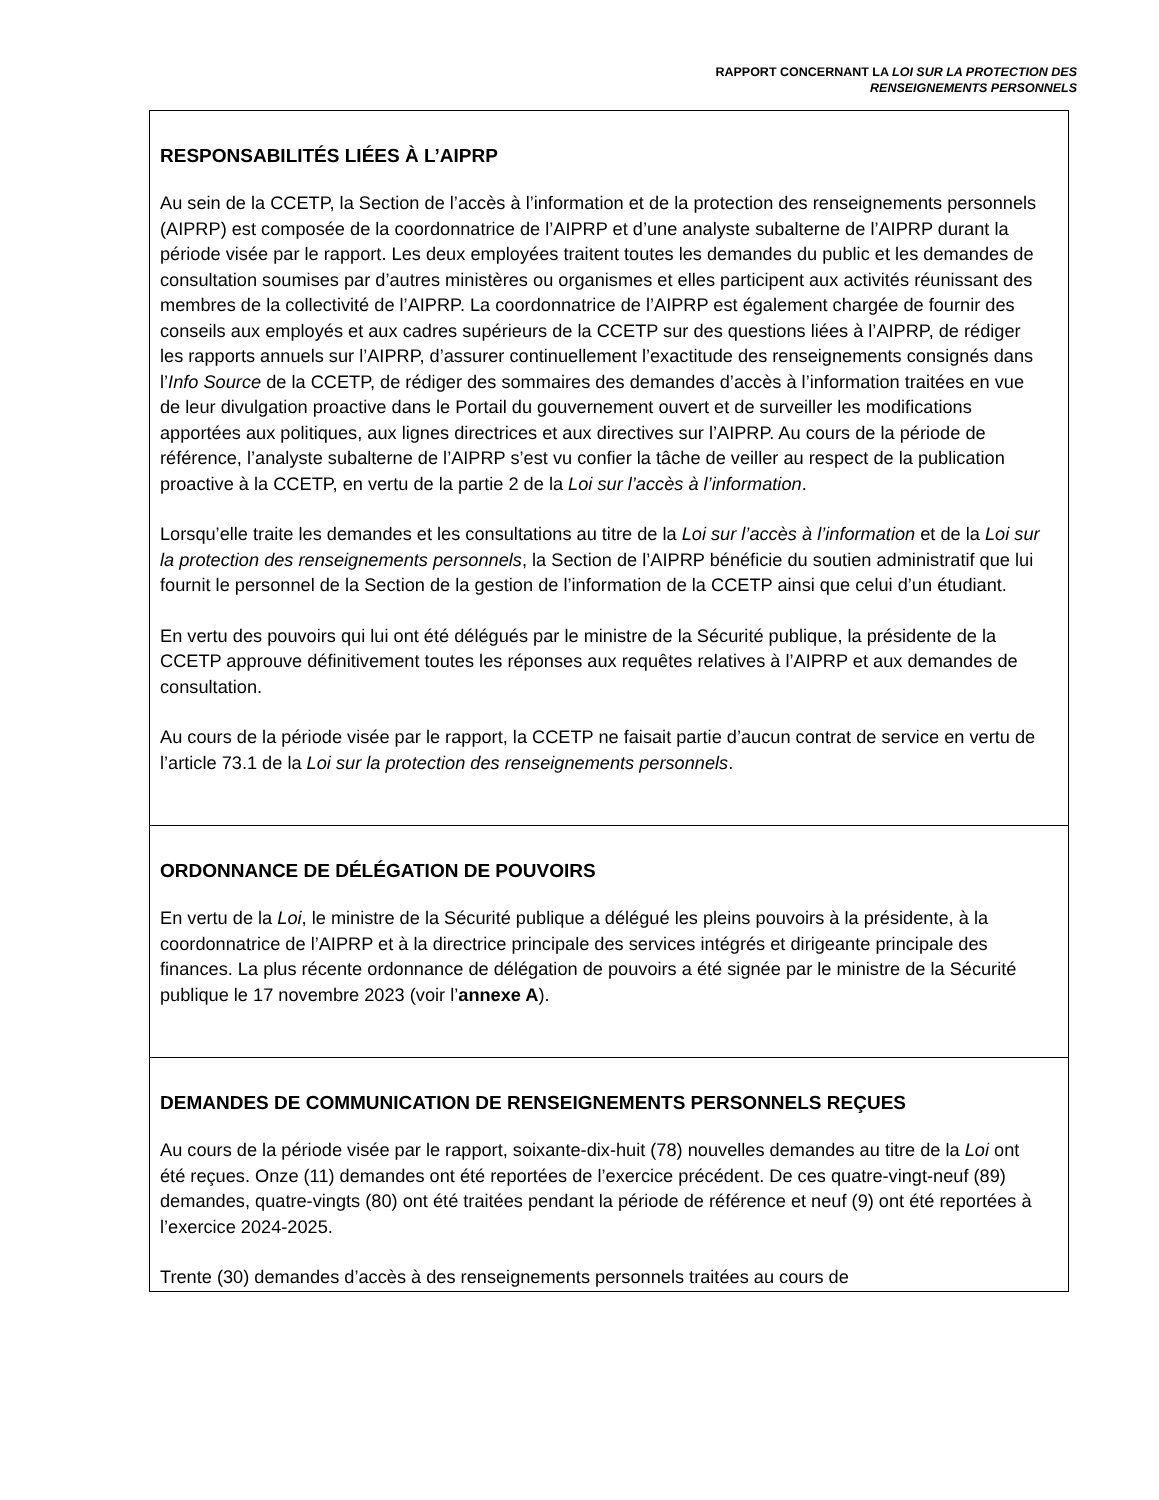RAPPORT CONCERNANT LA LOI SUR LA PROTECTION DES
RENSEIGNEMENTS PERSONNELS
RESPONSABILITÉS LIÉES À L’AIPRP
Au sein de la CCETP, la Section de l’accès à l’information et de la protection des renseignements personnels (AIPRP) est composée de la coordonnatrice de l’AIPRP et d’une analyste subalterne de l’AIPRP durant la période visée par le rapport. Les deux employées traitent toutes les demandes du public et les demandes de consultation soumises par d’autres ministères ou organismes et elles participent aux activités réunissant des membres de la collectivité de l’AIPRP. La coordonnatrice de l’AIPRP est également chargée de fournir des conseils aux employés et aux cadres supérieurs de la CCETP sur des questions liées à l’AIPRP, de rédiger les rapports annuels sur l’AIPRP, d’assurer continuellement l’exactitude des renseignements consignés dans l’Info Source de la CCETP, de rédiger des sommaires des demandes d’accès à l’information traitées en vue de leur divulgation proactive dans le Portail du gouvernement ouvert et de surveiller les modifications apportées aux politiques, aux lignes directrices et aux directives sur l’AIPRP. Au cours de la période de référence, l’analyste subalterne de l’AIPRP s’est vu confier la tâche de veiller au respect de la publication proactive à la CCETP, en vertu de la partie 2 de la Loi sur l’accès à l’information.
Lorsqu’elle traite les demandes et les consultations au titre de la Loi sur l’accès à l’information et de la Loi sur la protection des renseignements personnels, la Section de l’AIPRP bénéficie du soutien administratif que lui fournit le personnel de la Section de la gestion de l’information de la CCETP ainsi que celui d’un étudiant.
En vertu des pouvoirs qui lui ont été délégués par le ministre de la Sécurité publique, la présidente de la CCETP approuve définitivement toutes les réponses aux requêtes relatives à l’AIPRP et aux demandes de consultation.
Au cours de la période visée par le rapport, la CCETP ne faisait partie d’aucun contrat de service en vertu de l’article 73.1 de la Loi sur la protection des renseignements personnels.
ORDONNANCE DE DÉLÉGATION DE POUVOIRS
En vertu de la Loi, le ministre de la Sécurité publique a délégué les pleins pouvoirs à la présidente, à la coordonnatrice de l’AIPRP et à la directrice principale des services intégrés et dirigeante principale des finances. La plus récente ordonnance de délégation de pouvoirs a été signée par le ministre de la Sécurité publique le 17 novembre 2023 (voir l’annexe A).
DEMANDES DE COMMUNICATION DE RENSEIGNEMENTS PERSONNELS REÇUES
Au cours de la période visée par le rapport, soixante-dix-huit (78) nouvelles demandes au titre de la Loi ont été reçues. Onze (11) demandes ont été reportées de l’exercice précédent. De ces quatre-vingt-neuf (89) demandes, quatre-vingts (80) ont été traitées pendant la période de référence et neuf (9) ont été reportées à l’exercice 2024-2025.
Trente (30) demandes d’accès à des renseignements personnels traitées au cours de